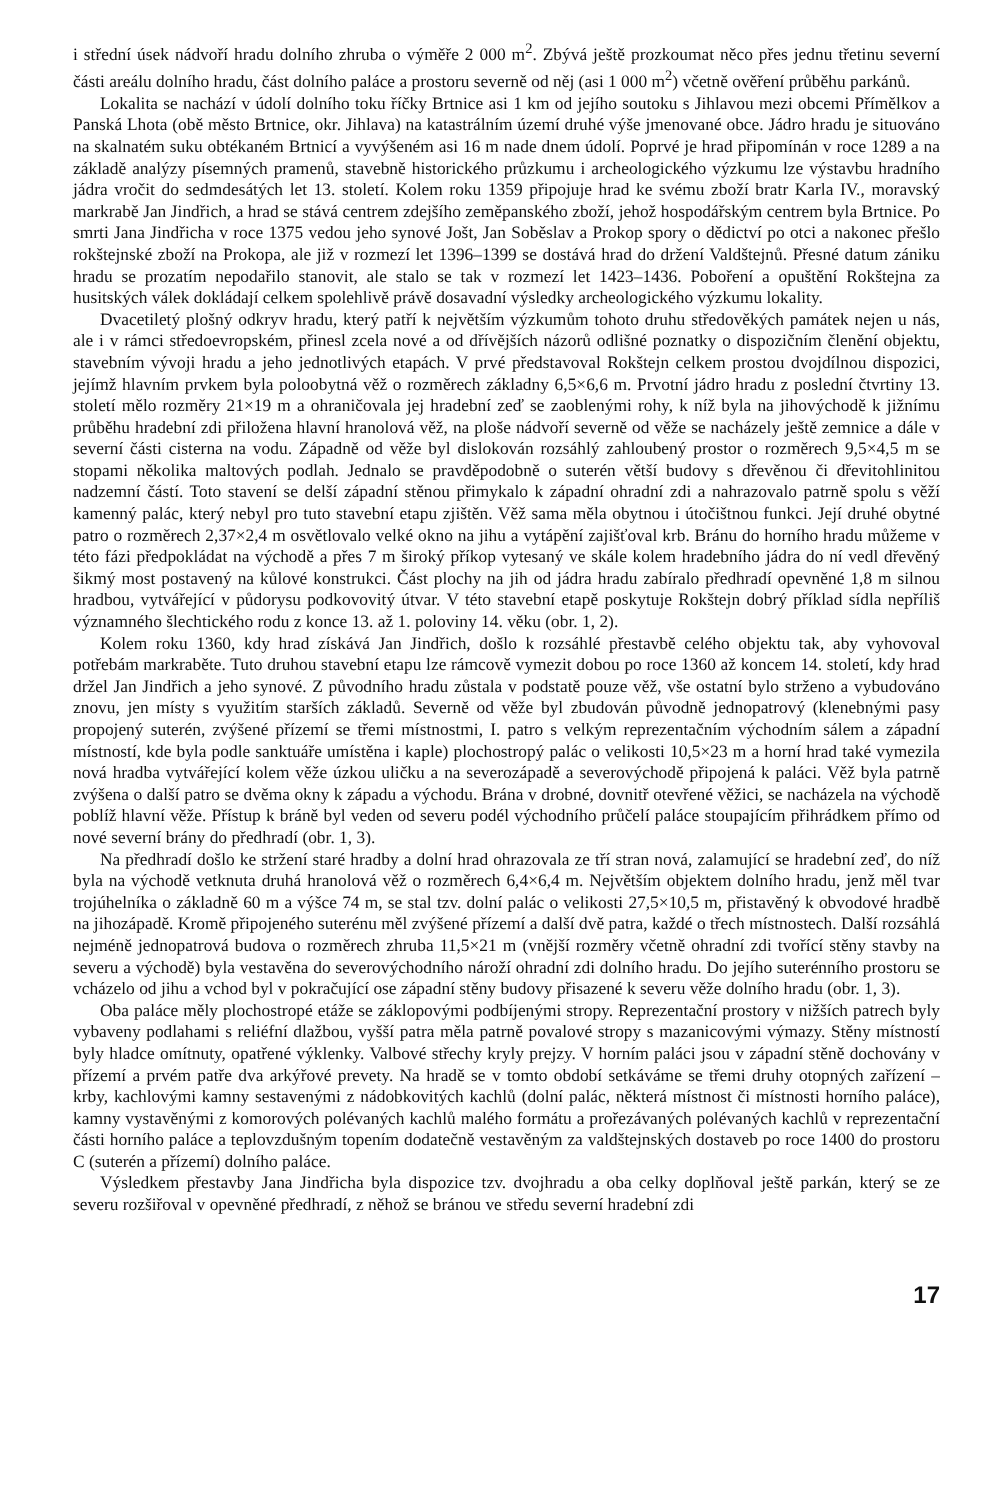i střední úsek nádvoří hradu dolního zhruba o výměře 2 000 m<sup>2</sup>. Zbývá ještě prozkoumat něco přes jednu třetinu severní části areálu dolního hradu, část dolního paláce a prostoru severně od něj (asi 1 000 m<sup>2</sup>) včetně ověření průběhu parkánů.
Lokalita se nachází v údolí dolního toku říčky Brtnice asi 1 km od jejího soutoku s Jihlavou mezi obcemi Přímělkov a Panská Lhota (obě město Brtnice, okr. Jihlava) na katastrálním území druhé výše jmenované obce. Jádro hradu je situováno na skalnatém suku obtékaném Brtnicí a vyvýšeném asi 16 m nade dnem údolí. Poprvé je hrad připomínán v roce 1289 a na základě analýzy písemných pramenů, stavebně historického průzkumu i archeologického výzkumu lze výstavbu hradního jádra vročit do sedmdesátých let 13. století. Kolem roku 1359 připojuje hrad ke svému zboží bratr Karla IV., moravský markrabě Jan Jindřich, a hrad se stává centrem zdejšího zeměpanského zboží, jehož hospodářským centrem byla Brtnice. Po smrti Jana Jindřicha v roce 1375 vedou jeho synové Jošt, Jan Soběslav a Prokop spory o dědictví po otci a nakonec přešlo rokštejnské zboží na Prokopa, ale již v rozmezí let 1396–1399 se dostává hrad do držení Valdštejnů. Přesné datum zániku hradu se prozatím nepodařilo stanovit, ale stalo se tak v rozmezí let 1423–1436. Poboření a opuštění Rokštejna za husitských válek dokládají celkem spolehlivě právě dosavadní výsledky archeologického výzkumu lokality.
Dvacetiletý plošný odkryv hradu, který patří k největším výzkumům tohoto druhu středověkých památek nejen u nás, ale i v rámci středoevropském, přinesl zcela nové a od dřívějších názorů odlišné poznatky o dispozičním členění objektu, stavebním vývoji hradu a jeho jednotlivých etapách. V prvé představoval Rokštejn celkem prostou dvojdílnou dispozici, jejímž hlavním prvkem byla poloobytná věž o rozměrech základny 6,5×6,6 m. Prvotní jádro hradu z poslední čtvrtiny 13. století mělo rozměry 21×19 m a ohraničovala jej hradební zeď se zaoblenými rohy, k níž byla na jihovýchodě k jižnímu průběhu hradební zdi přiložena hlavní hranolová věž, na ploše nádvoří severně od věže se nacházely ještě zemnice a dále v severní části cisterna na vodu. Západně od věže byl dislokován rozsáhlý zahloubený prostor o rozměrech 9,5×4,5 m se stopami několika maltových podlah. Jednalo se pravděpodobně o suterén větší budovy s dřevěnou či dřevitohlinitou nadzemní částí. Toto stavení se delší západní stěnou přimykalo k západní ohradní zdi a nahrazovalo patrně spolu s věží kamenný palác, který nebyl pro tuto stavební etapu zjištěn. Věž sama měla obytnou i útočištnou funkci. Její druhé obytné patro o rozměrech 2,37×2,4 m osvětlovalo velké okno na jihu a vytápění zajišťoval krb. Bránu do horního hradu můžeme v této fázi předpokládat na východě a přes 7 m široký příkop vytesaný ve skále kolem hradebního jádra do ní vedl dřevěný šikmý most postavený na kůlové konstrukci. Část plochy na jih od jádra hradu zabíralo předhradí opevněné 1,8 m silnou hradbou, vytvářející v půdorysu podkovovitý útvar. V této stavební etapě poskytuje Rokštejn dobrý příklad sídla nepříliš významného šlechtického rodu z konce 13. až 1. poloviny 14. věku (obr. 1, 2).
Kolem roku 1360, kdy hrad získává Jan Jindřich, došlo k rozsáhlé přestavbě celého objektu tak, aby vyhovoval potřebám markraběte. Tuto druhou stavební etapu lze rámcově vymezit dobou po roce 1360 až koncem 14. století, kdy hrad držel Jan Jindřich a jeho synové. Z původního hradu zůstala v podstatě pouze věž, vše ostatní bylo strženo a vybudováno znovu, jen místy s využitím starších základů. Severně od věže byl zbudován původně jednopatrový (klenebnými pasy propojený suterén, zvýšené přízemí se třemi místnostmi, I. patro s velkým reprezentačním východním sálem a západní místností, kde byla podle sanktuáře umístěna i kaple) plochostropý palác o velikosti 10,5×23 m a horní hrad také vymezila nová hradba vytvářející kolem věže úzkou uličku a na severozápadě a severovýchodě připojená k paláci. Věž byla patrně zvýšena o další patro se dvěma okny k západu a východu. Brána v drobné, dovnitř otevřené věžici, se nacházela na východě poblíž hlavní věže. Přístup k bráně byl veden od severu podél východního průčelí paláce stoupajícím přihrádkem přímo od nové severní brány do předhradí (obr. 1, 3).
Na předhradí došlo ke stržení staré hradby a dolní hrad ohrazovala ze tří stran nová, zalamující se hradební zeď, do níž byla na východě vetknuta druhá hranolová věž o rozměrech 6,4×6,4 m. Největším objektem dolního hradu, jenž měl tvar trojúhelníka o základně 60 m a výšce 74 m, se stal tzv. dolní palác o velikosti 27,5×10,5 m, přistavěný k obvodové hradbě na jihozápadě. Kromě připojeného suterénu měl zvýšené přízemí a další dvě patra, každé o třech místnostech. Další rozsáhlá nejméně jednopatrová budova o rozměrech zhruba 11,5×21 m (vnější rozměry včetně ohradní zdi tvořící stěny stavby na severu a východě) byla vestavěna do severovýchodního nároží ohradní zdi dolního hradu. Do jejího suterénního prostoru se vcházelo od jihu a vchod byl v pokračující ose západní stěny budovy přisazené k severu věže dolního hradu (obr. 1, 3).
Oba paláce měly plochostropé etáže se záklopovými podbíjenými stropy. Reprezentační prostory v nižších patrech byly vybaveny podlahami s reliéfní dlažbou, vyšší patra měla patrně povalové stropy s mazanicovými výmazy. Stěny místností byly hladce omítnuty, opatřené výklenky. Valbové střechy kryly prejzy. V horním paláci jsou v západní stěně dochovány v přízemí a prvém patře dva arkýřové prevety. Na hradě se v tomto období setkáváme se třemi druhy otopných zařízení – krby, kachlovými kamny sestavenými z nádobkovitých kachlů (dolní palác, některá místnost či místnosti horního paláce), kamny vystavěnými z komorových polévaných kachlů malého formátu a prořezávaných polévaných kachlů v reprezentační části horního paláce a teplovzdušným topením dodatečně vestavěným za valdštejnských dostaveb po roce 1400 do prostoru C (suterén a přízemí) dolního paláce.
Výsledkem přestavby Jana Jindřicha byla dispozice tzv. dvojhradu a oba celky doplňoval ještě parkán, který se ze severu rozšiřoval v opevněné předhradí, z něhož se bránou ve středu severní hradební zdi
17